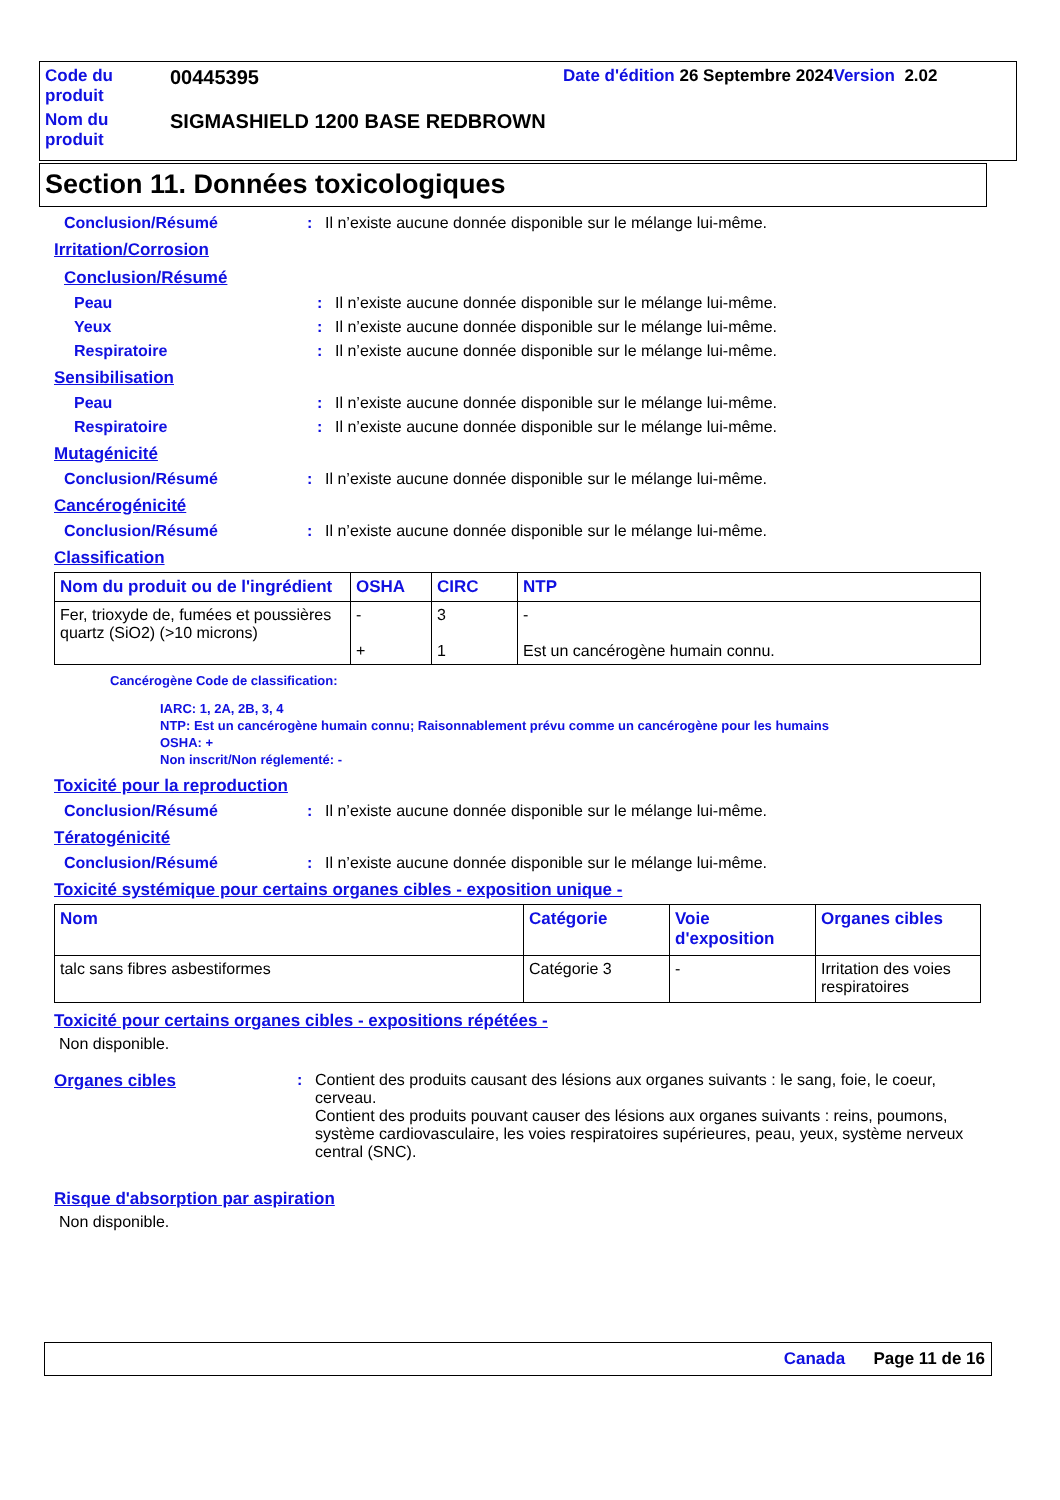| Code du produit | 00445395 | Date d'édition 26 Septembre 2024 Version 2.02 |
| Nom du produit | SIGMASHIELD 1200 BASE REDBROWN | |
Section 11. Données toxicologiques
Conclusion/Résumé : Il n’existe aucune donnée disponible sur le mélange lui-même.
Irritation/Corrosion
Conclusion/Résumé
Peau : Il n’existe aucune donnée disponible sur le mélange lui-même.
Yeux : Il n’existe aucune donnée disponible sur le mélange lui-même.
Respiratoire : Il n’existe aucune donnée disponible sur le mélange lui-même.
Sensibilisation
Peau : Il n’existe aucune donnée disponible sur le mélange lui-même.
Respiratoire : Il n’existe aucune donnée disponible sur le mélange lui-même.
Mutagénicité
Conclusion/Résumé : Il n’existe aucune donnée disponible sur le mélange lui-même.
Cancérogénicité
Conclusion/Résumé : Il n’existe aucune donnée disponible sur le mélange lui-même.
Classification
| Nom du produit ou de l'ingrédient | OSHA | CIRC | NTP |
| --- | --- | --- | --- |
| Fer, trioxyde de, fumées et poussières quartz (SiO2) (>10 microns) | - + | 3 1 | - Est un cancérogène humain connu. |
Cancérogène Code de classification:
IARC: 1, 2A, 2B, 3, 4
NTP: Est un cancérogène humain connu; Raisonnablement prévu comme un cancérogène pour les humains
OSHA: +
Non inscrit/Non réglementé: -
Toxicité pour la reproduction
Conclusion/Résumé : Il n’existe aucune donnée disponible sur le mélange lui-même.
Tératogénicité
Conclusion/Résumé : Il n’existe aucune donnée disponible sur le mélange lui-même.
Toxicité systémique pour certains organes cibles - exposition unique -
| Nom | Catégorie | Voie d'exposition | Organes cibles |
| --- | --- | --- | --- |
| talc sans fibres asbestiformes | Catégorie 3 | - | Irritation des voies respiratoires |
Toxicité pour certains organes cibles - expositions répétées -
Non disponible.
Organes cibles : Contient des produits causant des lésions aux organes suivants : le sang, foie, le coeur, cerveau.
Contient des produits pouvant causer des lésions aux organes suivants : reins, poumons, système cardiovasculaire, les voies respiratoires supérieures, peau, yeux, système nerveux central (SNC).
Risque d'absorption par aspiration
Non disponible.
Canada Page 11 de 16